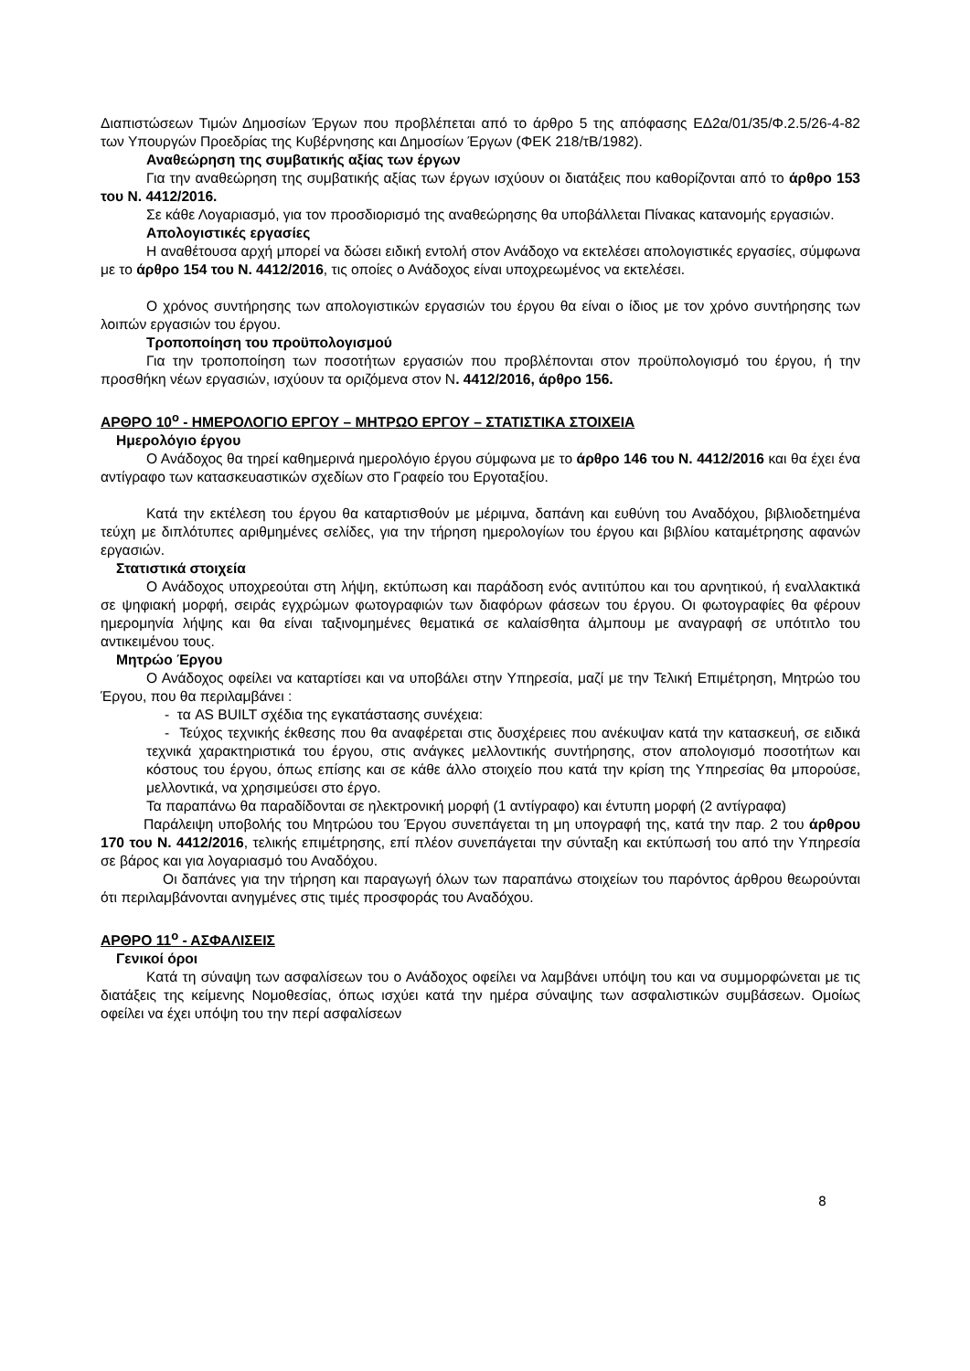Διαπιστώσεων Τιμών Δημοσίων Έργων που προβλέπεται από το άρθρο 5 της απόφασης ΕΔ2α/01/35/Φ.2.5/26-4-82 των Υπουργών Προεδρίας της Κυβέρνησης και Δημοσίων Έργων (ΦΕΚ 218/τΒ/1982).
Αναθεώρηση της συμβατικής αξίας των έργων
Για την αναθεώρηση της συμβατικής αξίας των έργων ισχύουν οι διατάξεις που καθορίζονται από το άρθρο 153 του Ν. 4412/2016.
Σε κάθε Λογαριασμό, για τον προσδιορισμό της αναθεώρησης θα υποβάλλεται Πίνακας κατανομής εργασιών.
Απολογιστικές εργασίες
Η αναθέτουσα αρχή μπορεί να δώσει ειδική εντολή στον Ανάδοχο να εκτελέσει απολογιστικές εργασίες, σύμφωνα με το άρθρο 154 του Ν. 4412/2016, τις οποίες ο Ανάδοχος είναι υποχρεωμένος να εκτελέσει.
Ο χρόνος συντήρησης των απολογιστικών εργασιών του έργου θα είναι ο ίδιος με τον χρόνο συντήρησης των λοιπών εργασιών του έργου.
Τροποποίηση του προϋπολογισμού
Για την τροποποίηση των ποσοτήτων εργασιών που προβλέπονται στον προϋπολογισμό του έργου, ή την προσθήκη νέων εργασιών, ισχύουν τα οριζόμενα στον Ν. 4412/2016, άρθρο 156.
ΑΡΘΡΟ 10<sup>ο</sup> - ΗΜΕΡΟΛΟΓΙΟ ΕΡΓΟΥ – ΜΗΤΡΩΟ ΕΡΓΟΥ – ΣΤΑΤΙΣΤΙΚΑ ΣΤΟΙΧΕΙΑ
Ημερολόγιο έργου
Ο Ανάδοχος θα τηρεί καθημερινά ημερολόγιο έργου σύμφωνα με το άρθρο 146 του Ν. 4412/2016 και θα έχει ένα αντίγραφο των κατασκευαστικών σχεδίων στο Γραφείο του Εργοταξίου.
Κατά την εκτέλεση του έργου θα καταρτισθούν με μέριμνα, δαπάνη και ευθύνη του Αναδόχου, βιβλιοδετημένα τεύχη με διπλότυπες αριθμημένες σελίδες, για την τήρηση ημερολογίων του έργου και βιβλίου καταμέτρησης αφανών εργασιών.
Στατιστικά στοιχεία
Ο Ανάδοχος υποχρεούται στη λήψη, εκτύπωση και παράδοση ενός αντιτύπου και του αρνητικού, ή εναλλακτικά σε ψηφιακή μορφή, σειράς εγχρώμων φωτογραφιών των διαφόρων φάσεων του έργου. Οι φωτογραφίες θα φέρουν ημερομηνία λήψης και θα είναι ταξινομημένες θεματικά σε καλαίσθητα άλμπουμ με αναγραφή σε υπότιτλο του αντικειμένου τους.
Μητρώο Έργου
Ο Ανάδοχος οφείλει να καταρτίσει και να υποβάλει στην Υπηρεσία, μαζί με την Τελική Επιμέτρηση, Μητρώο του Έργου, που θα περιλαμβάνει :
- τα AS BUILT σχέδια της εγκατάστασης συνέχεια:
- Τεύχος τεχνικής έκθεσης που θα αναφέρεται στις δυσχέρειες που ανέκυψαν κατά την κατασκευή, σε ειδικά τεχνικά χαρακτηριστικά του έργου, στις ανάγκες μελλοντικής συντήρησης, στον απολογισμό ποσοτήτων και κόστους του έργου, όπως επίσης και σε κάθε άλλο στοιχείο που κατά την κρίση της Υπηρεσίας θα μπορούσε, μελλοντικά, να χρησιμεύσει στο έργο.
Τα παραπάνω θα παραδίδονται σε ηλεκτρονική μορφή (1 αντίγραφο) και έντυπη μορφή (2 αντίγραφα)
Παράλειψη υποβολής του Μητρώου του Έργου συνεπάγεται τη μη υπογραφή της, κατά την παρ. 2 του άρθρου 170 του Ν. 4412/2016, τελικής επιμέτρησης, επί πλέον συνεπάγεται την σύνταξη και εκτύπωσή του από την Υπηρεσία σε βάρος και για λογαριασμό του Αναδόχου.
Οι δαπάνες για την τήρηση και παραγωγή όλων των παραπάνω στοιχείων του παρόντος άρθρου θεωρούνται ότι περιλαμβάνονται ανηγμένες στις τιμές προσφοράς του Αναδόχου.
ΑΡΘΡΟ 11<sup>ο</sup> - ΑΣΦΑΛΙΣΕΙΣ
Γενικοί όροι
Κατά τη σύναψη των ασφαλίσεων του ο Ανάδοχος οφείλει να λαμβάνει υπόψη του και να συμμορφώνεται με τις διατάξεις της κείμενης Νομοθεσίας, όπως ισχύει κατά την ημέρα σύναψης των ασφαλιστικών συμβάσεων. Ομοίως οφείλει να έχει υπόψη του την περί ασφαλίσεων
8